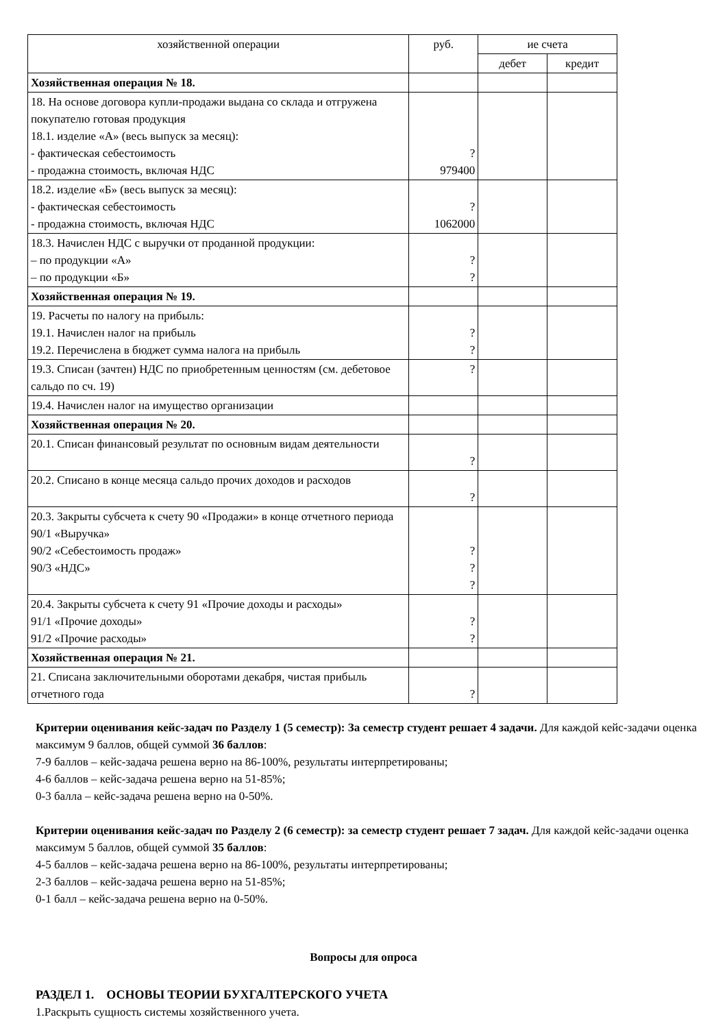| хозяйственной операции | руб. | ие счета | |
| | | дебет | кредит |
| Хозяйственная операция № 18. | | | |
| 18. На основе договора купли-продажи выдана со склада и отгружена покупателю готовая продукция 18.1. изделие «А» (весь выпуск за месяц): - фактическая себестоимость - продажна стоимость, включая НДС | ? 979400 | | |
| 18.2. изделие «Б» (весь выпуск за месяц): - фактическая себестоимость - продажна стоимость, включая НДС | ? 1062000 | | |
| 18.3. Начислен НДС с выручки от проданной продукции: – по продукции «А» – по продукции «Б» | ? ? | | |
| Хозяйственная операция № 19. | | | |
| 19. Расчеты по налогу на прибыль: 19.1. Начислен налог на прибыль 19.2. Перечислена в бюджет сумма налога на прибыль | ? ? | | |
| 19.3. Списан (зачтен) НДС по приобретенным ценностям (см. дебетовое сальдо по сч. 19) | ? | | |
| 19.4. Начислен налог на имущество организации | | | |
| Хозяйственная операция № 20. | | | |
| 20.1. Списан финансовый результат по основным видам деятельности | ? | | |
| 20.2. Списано в конце месяца сальдо прочих доходов и расходов | ? | | |
| 20.3. Закрыты субсчета к счету 90 «Продажи» в конце отчетного периода 90/1 «Выручка» 90/2 «Себестоимость продаж» 90/3 «НДС» | ? ? ? | | |
| 20.4. Закрыты субсчета к счету 91 «Прочие доходы и расходы» 91/1 «Прочие доходы» 91/2 «Прочие расходы» | ? ? | | |
| Хозяйственная операция № 21. | | | |
| 21. Списана заключительными оборотами декабря, чистая прибыль отчетного года | ? | | |
Критерии оценивания кейс-задач по Разделу 1 (5 семестр): За семестр студент решает 4 задачи. Для каждой кейс-задачи оценка максимум 9 баллов, общей суммой 36 баллов:
7-9 баллов – кейс-задача решена верно на 86-100%, результаты интерпретированы;
4-6 баллов – кейс-задача решена верно на 51-85%;
0-3 балла – кейс-задача решена верно на 0-50%.
Критерии оценивания кейс-задач по Разделу 2 (6 семестр): за семестр студент решает 7 задач. Для каждой кейс-задачи оценка максимум 5 баллов, общей суммой 35 баллов:
4-5 баллов – кейс-задача решена верно на 86-100%, результаты интерпретированы;
2-3 баллов – кейс-задача решена верно на 51-85%;
0-1 балл – кейс-задача решена верно на 0-50%.
Вопросы для опроса
РАЗДЕЛ 1. ОСНОВЫ ТЕОРИИ БУХГАЛТЕРСКОГО УЧЕТА
1.Раскрыть сущность системы хозяйственного учета.